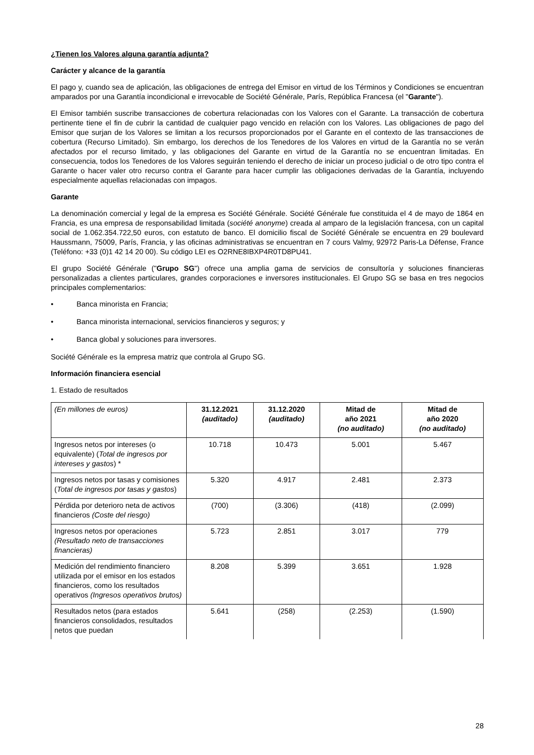¿Tienen los Valores alguna garantía adjunta?
Carácter y alcance de la garantía
El pago y, cuando sea de aplicación, las obligaciones de entrega del Emisor en virtud de los Términos y Condiciones se encuentran amparados por una Garantía incondicional e irrevocable de Société Générale, París, República Francesa (el "Garante").
El Emisor también suscribe transacciones de cobertura relacionadas con los Valores con el Garante. La transacción de cobertura pertinente tiene el fin de cubrir la cantidad de cualquier pago vencido en relación con los Valores. Las obligaciones de pago del Emisor que surjan de los Valores se limitan a los recursos proporcionados por el Garante en el contexto de las transacciones de cobertura (Recurso Limitado). Sin embargo, los derechos de los Tenedores de los Valores en virtud de la Garantía no se verán afectados por el recurso limitado, y las obligaciones del Garante en virtud de la Garantía no se encuentran limitadas. En consecuencia, todos los Tenedores de los Valores seguirán teniendo el derecho de iniciar un proceso judicial o de otro tipo contra el Garante o hacer valer otro recurso contra el Garante para hacer cumplir las obligaciones derivadas de la Garantía, incluyendo especialmente aquellas relacionadas con impagos.
Garante
La denominación comercial y legal de la empresa es Société Générale. Société Générale fue constituida el 4 de mayo de 1864 en Francia, es una empresa de responsabilidad limitada (société anonyme) creada al amparo de la legislación francesa, con un capital social de 1.062.354.722,50 euros, con estatuto de banco. El domicilio fiscal de Société Générale se encuentra en 29 boulevard Haussmann, 75009, París, Francia, y las oficinas administrativas se encuentran en 7 cours Valmy, 92972 Paris-La Défense, France (Teléfono: +33 (0)1 42 14 20 00). Su código LEI es O2RNE8IBXP4R0TD8PU41.
El grupo Société Générale ("Grupo SG") ofrece una amplia gama de servicios de consultoría y soluciones financieras personalizadas a clientes particulares, grandes corporaciones e inversores institucionales. El Grupo SG se basa en tres negocios principales complementarios:
• Banca minorista en Francia;
• Banca minorista internacional, servicios financieros y seguros; y
• Banca global y soluciones para inversores.
Société Générale es la empresa matriz que controla al Grupo SG.
Información financiera esencial
1. Estado de resultados
| (En millones de euros) | 31.12.2021 (auditado) | 31.12.2020 (auditado) | Mitad de año 2021 (no auditado) | Mitad de año 2020 (no auditado) |
| --- | --- | --- | --- | --- |
| Ingresos netos por intereses (o equivalente) ( Total de ingresos por intereses y gastos ) * | 10.718 | 10.473 | 5.001 | 5.467 |
| Ingresos netos por tasas y comisiones ( Total de ingresos por tasas y gastos ) | 5.320 | 4.917 | 2.481 | 2.373 |
| Pérdida por deterioro neta de activos financieros (Coste del riesgo) | (700) | (3.306) | (418) | (2.099) |
| Ingresos netos por operaciones (Resultado neto de transacciones financieras) | 5.723 | 2.851 | 3.017 | 779 |
| Medición del rendimiento financiero utilizada por el emisor en los estados financieros, como los resultados operativos (Ingresos operativos brutos) | 8.208 | 5.399 | 3.651 | 1.928 |
| Resultados netos (para estados financieros consolidados, resultados netos que puedan | 5.641 | (258) | (2.253) | (1.590) |
28